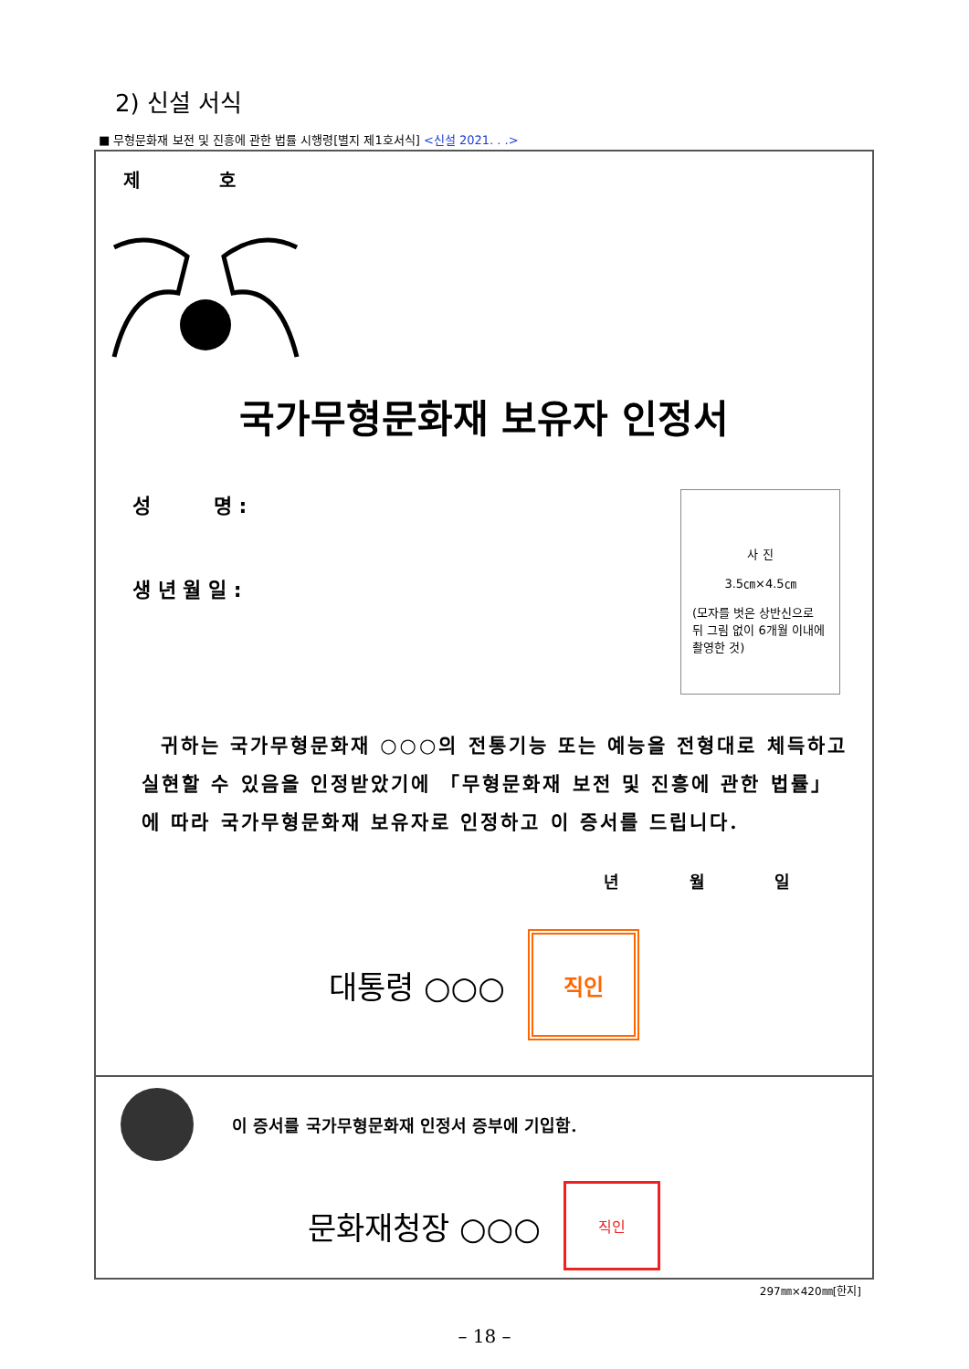2) 신설 서식
■ 무형문화재 보전 및 진흥에 관한 법률 시행령[별지 제1호서식] <신설 2021. . .>
제 호
국가무형문화재 보유자 인정서
성 명 :
생 년 월 일 :
사 진
3.5㎝×4.5㎝
(모자를 벗은 상반신으로 뒤 그림 없이 6개월 이내에 촬영한 것)
귀하는 국가무형문화재 ○○○의 전통기능 또는 예능을 전형대로 체득하고 실현할 수 있음을 인정받았기에 「무형문화재 보전 및 진흥에 관한 법률」에 따라 국가무형문화재 보유자로 인정하고 이 증서를 드립니다.
년 월 일
대통령 ○○○
직인
이 증서를 국가무형문화재 인정서 증부에 기입함.
문화재청장 ○○○
직인
297㎜×420㎜[한지]
– 18 –